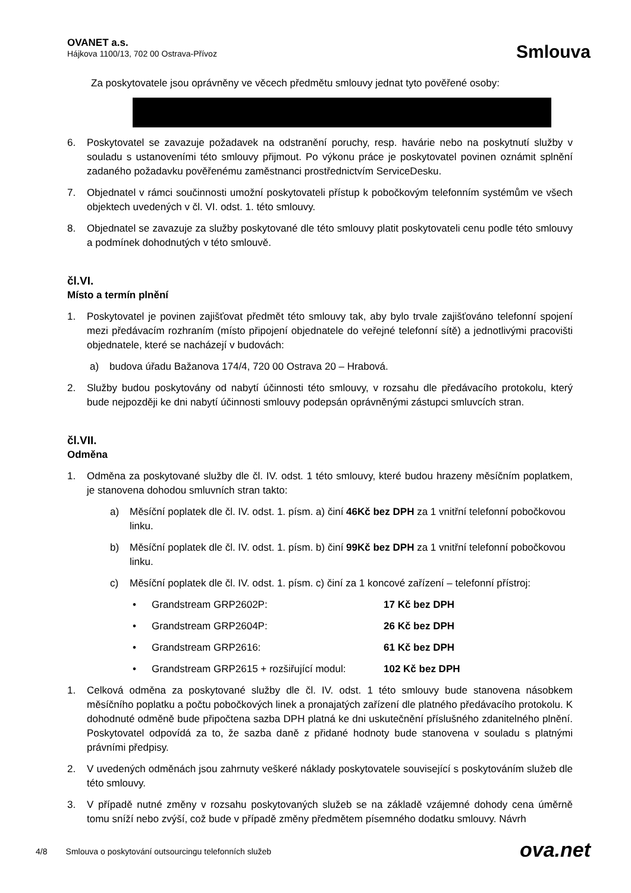OVANET a.s.
Hájkova 1100/13, 702 00 Ostrava-Přívoz
Smlouva
Za poskytovatele jsou oprávněny ve věcech předmětu smlouvy jednat tyto pověřené osoby:
6. Poskytovatel se zavazuje požadavek na odstranění poruchy, resp. havárie nebo na poskytnutí služby v souladu s ustanoveními této smlouvy přijmout. Po výkonu práce je poskytovatel povinen oznámit splnění zadaného požadavku pověřenému zaměstnanci prostřednictvím ServiceDesku.
7. Objednatel v rámci součinnosti umožní poskytovateli přístup k pobočkovým telefonním systémům ve všech objektech uvedených v čl. VI. odst. 1. této smlouvy.
8. Objednatel se zavazuje za služby poskytované dle této smlouvy platit poskytovateli cenu podle této smlouvy a podmínek dohodnutých v této smlouvě.
čl.VI.
Místo a termín plnění
1. Poskytovatel je povinen zajišťovat předmět této smlouvy tak, aby bylo trvale zajišťováno telefonní spojení mezi předávacím rozhraním (místo připojení objednatele do veřejné telefonní sítě) a jednotlivými pracovišti objednatele, které se nacházejí v budovách:
a) budova úřadu Bažanova 174/4, 720 00 Ostrava 20 – Hrabová.
2. Služby budou poskytovány od nabytí účinnosti této smlouvy, v rozsahu dle předávacího protokolu, který bude nejpozději ke dni nabytí účinnosti smlouvy podepsán oprávněnými zástupci smluvcích stran.
čl.VII.
Odměna
1. Odměna za poskytované služby dle čl. IV. odst. 1 této smlouvy, které budou hrazeny měsíčním poplatkem, je stanovena dohodou smluvních stran takto:
a) Měsíční poplatek dle čl. IV. odst. 1. písm. a) činí 46Kč bez DPH za 1 vnitřní telefonní pobočkovou linku.
b) Měsíční poplatek dle čl. IV. odst. 1. písm. b) činí 99Kč bez DPH za 1 vnitřní telefonní pobočkovou linku.
c) Měsíční poplatek dle čl. IV. odst. 1. písm. c) činí za 1 koncové zařízení – telefonní přístroj:
• Grandstream GRP2602P: 17 Kč bez DPH
• Grandstream GRP2604P: 26 Kč bez DPH
• Grandstream GRP2616: 61 Kč bez DPH
• Grandstream GRP2615 + rozšiřující modul: 102 Kč bez DPH
1. Celková odměna za poskytované služby dle čl. IV. odst. 1 této smlouvy bude stanovena násobkem měsíčního poplatku a počtu pobočkových linek a pronajatých zařízení dle platného předávacího protokolu. K dohodnuté odměně bude připočtena sazba DPH platná ke dni uskutečnění příslušného zdanitelného plnění. Poskytovatel odpovídá za to, že sazba daně z přidané hodnoty bude stanovena v souladu s platnými právními předpisy.
2. V uvedených odměnách jsou zahrnuty veškeré náklady poskytovatele související s poskytováním služeb dle této smlouvy.
3. V případě nutné změny v rozsahu poskytovaných služeb se na základě vzájemné dohody cena úměrně tomu sníží nebo zvýší, což bude v případě změny předmětem písemného dodatku smlouvy. Návrh
4/8 Smlouva o poskytování outsourcingu telefonních služeb ova.net